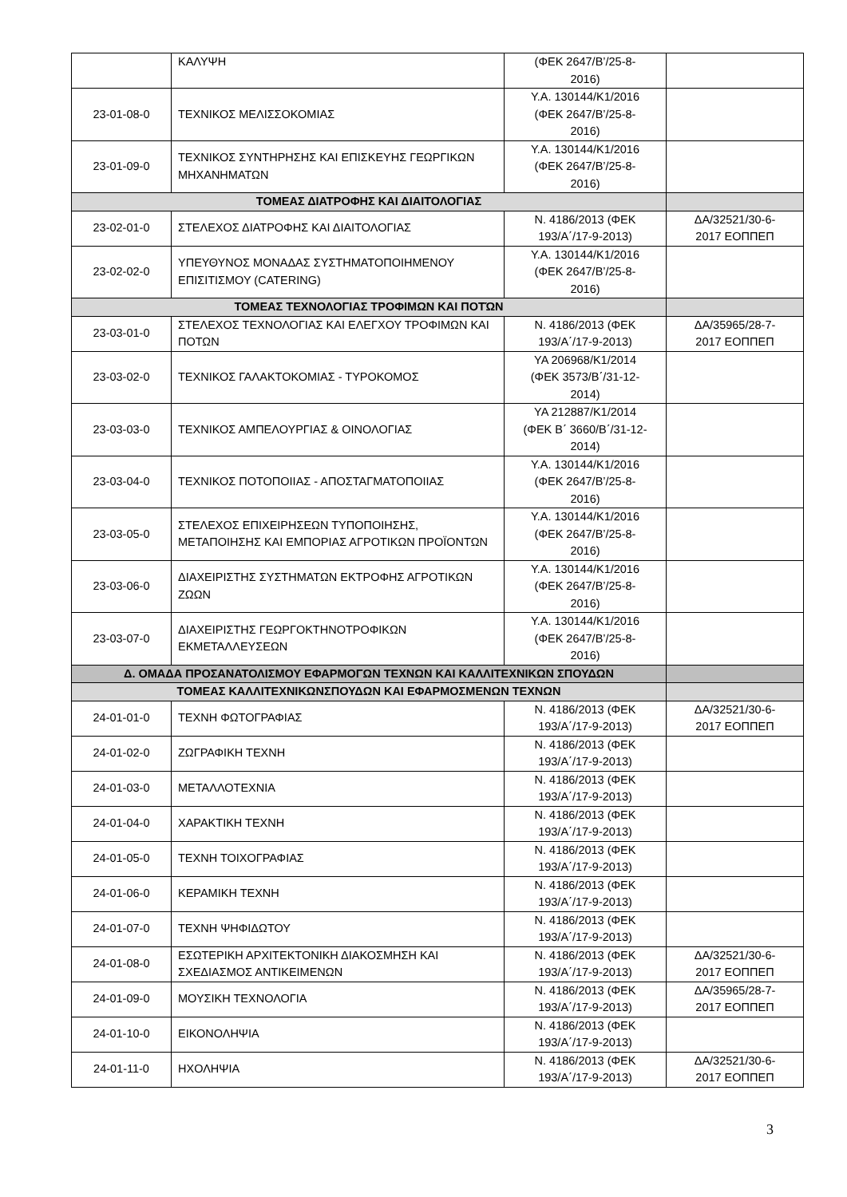| | ΚΑΛΥΨΗ | (ΦΕΚ 2647/Β’/25-8- 2016) | |
| 23-01-08-0 | ΤΕΧΝΙΚΟΣ ΜΕΛΙΣΣΟΚΟΜΙΑΣ | Υ.Α. 130144/Κ1/2016 (ΦΕΚ 2647/Β’/25-8- 2016) | |
| 23-01-09-0 | ΤΕΧΝΙΚΟΣ ΣΥΝΤΗΡΗΣΗΣ ΚΑΙ ΕΠΙΣΚΕΥΗΣ ΓΕΩΡΓΙΚΩΝ ΜΗΧΑΝΗΜΑΤΩΝ | Υ.Α. 130144/Κ1/2016 (ΦΕΚ 2647/Β’/25-8- 2016) | |
| ΤΟΜΕΑΣ ΔΙΑΤΡΟΦΗΣ ΚΑΙ ΔΙΑΙΤΟΛΟΓΙΑΣ | | | |
| 23-02-01-0 | ΣΤΕΛΕΧΟΣ ΔΙΑΤΡΟΦΗΣ ΚΑΙ ΔΙΑΙΤΟΛΟΓΙΑΣ | Ν. 4186/2013 (ΦΕΚ 193/Α΄/17-9-2013) | ΔΑ/32521/30-6- 2017 ΕΟΠΠΕΠ |
| 23-02-02-0 | ΥΠΕΥΘΥΝΟΣ ΜΟΝΑΔΑΣ ΣΥΣΤΗΜΑΤΟΠΟΙΗΜΕΝΟΥ ΕΠΙΣΙΤΙΣΜΟΥ (CATERING) | Υ.Α. 130144/Κ1/2016 (ΦΕΚ 2647/Β’/25-8- 2016) | |
| ΤΟΜΕΑΣ ΤΕΧΝΟΛΟΓΙΑΣ ΤΡΟΦΙΜΩΝ ΚΑΙ ΠΟΤΏΝ | | | |
| 23-03-01-0 | ΣΤΕΛΕΧΟΣ ΤΕΧΝΟΛΟΓΙΑΣ ΚΑΙ ΕΛΕΓΧΟΥ ΤΡΟΦΙΜΩΝ ΚΑΙ ΠΟΤΩΝ | Ν. 4186/2013 (ΦΕΚ 193/Α΄/17-9-2013) | ΔΑ/35965/28-7- 2017 ΕΟΠΠΕΠ |
| 23-03-02-0 | ΤΕΧΝΙΚΟΣ ΓΑΛΑΚΤΟΚΟΜΙΑΣ - ΤΥΡΟΚΟΜΟΣ | ΥΑ 206968/Κ1/2014 (ΦΕΚ 3573/Β΄/31-12- 2014) | |
| 23-03-03-0 | ΤΕΧΝΙΚΟΣ ΑΜΠΕΛΟΥΡΓΙΑΣ & ΟΙΝΟΛΟΓΙΑΣ | ΥΑ 212887/Κ1/2014 (ΦΕΚ Β΄ 3660/Β΄/31-12- 2014) | |
| 23-03-04-0 | ΤΕΧΝΙΚΟΣ ΠΟΤΟΠΟΙΙΑΣ - ΑΠΟΣΤΑΓΜΑΤΟΠΟΙΙΑΣ | Υ.Α. 130144/Κ1/2016 (ΦΕΚ 2647/Β’/25-8- 2016) | |
| 23-03-05-0 | ΣΤΕΛΕΧΟΣ ΕΠΙΧΕΙΡΗΣΕΩΝ ΤΥΠΟΠΟΙΗΣΗΣ, ΜΕΤΑΠΟΙΗΣΗΣ ΚΑΙ ΕΜΠΟΡΙΑΣ ΑΓΡΟΤΙΚΩΝ ΠΡΟΪΟΝΤΩΝ | Υ.Α. 130144/Κ1/2016 (ΦΕΚ 2647/Β’/25-8- 2016) | |
| 23-03-06-0 | ΔΙΑΧΕΙΡΙΣΤΗΣ ΣΥΣΤΗΜΑΤΩΝ ΕΚΤΡΟΦΗΣ ΑΓΡΟΤΙΚΩΝ ΖΩΩΝ | Υ.Α. 130144/Κ1/2016 (ΦΕΚ 2647/Β’/25-8- 2016) | |
| 23-03-07-0 | ΔΙΑΧΕΙΡΙΣΤΗΣ ΓΕΩΡΓΟΚΤΗΝΟΤΡΟΦΙΚΩΝ ΕΚΜΕΤΑΛΛΕΥΣΕΩΝ | Υ.Α. 130144/Κ1/2016 (ΦΕΚ 2647/Β’/25-8- 2016) | |
| Δ. ΟΜΑΔΑ ΠΡΟΣΑΝΑΤΟΛΙΣΜΟΥ ΕΦΑΡΜΟΓΩΝ ΤΕΧΝΩΝ ΚΑΙ ΚΑΛΛΙΤΕΧΝΙΚΩΝ ΣΠΟΥΔΩΝ | | | |
| ΤΟΜΕΑΣ ΚΑΛΛΙΤΕΧΝΙΚΩΝΣΠΟΥΔΩΝ ΚΑΙ ΕΦΑΡΜΟΣΜΕΝΩΝ ΤΕΧΝΩΝ | | | |
| 24-01-01-0 | ΤΕΧΝΗ ΦΩΤΟΓΡΑΦΙΑΣ | Ν. 4186/2013 (ΦΕΚ 193/Α΄/17-9-2013) | ΔΑ/32521/30-6- 2017 ΕΟΠΠΕΠ |
| 24-01-02-0 | ΖΩΓΡΑΦΙΚΗ ΤΕΧΝΗ | Ν. 4186/2013 (ΦΕΚ 193/Α΄/17-9-2013) | |
| 24-01-03-0 | ΜΕΤΑΛΛΟΤΕΧΝΙΑ | Ν. 4186/2013 (ΦΕΚ 193/Α΄/17-9-2013) | |
| 24-01-04-0 | ΧΑΡΑΚΤΙΚΗ ΤΕΧΝΗ | Ν. 4186/2013 (ΦΕΚ 193/Α΄/17-9-2013) | |
| 24-01-05-0 | ΤΕΧΝΗ ΤΟΙΧΟΓΡΑΦΙΑΣ | Ν. 4186/2013 (ΦΕΚ 193/Α΄/17-9-2013) | |
| 24-01-06-0 | ΚΕΡΑΜΙΚΗ ΤΕΧΝΗ | Ν. 4186/2013 (ΦΕΚ 193/Α΄/17-9-2013) | |
| 24-01-07-0 | ΤΕΧΝΗ ΨΗΦΙΔΩΤΟΥ | Ν. 4186/2013 (ΦΕΚ 193/Α΄/17-9-2013) | |
| 24-01-08-0 | ΕΣΩΤΕΡΙΚΗ ΑΡΧΙΤΕΚΤΟΝΙΚΗ ΔΙΑΚΟΣΜΗΣΗ ΚΑΙ ΣΧΕΔΙΑΣΜΟΣ ΑΝΤΙΚΕΙΜΕΝΩΝ | Ν. 4186/2013 (ΦΕΚ 193/Α΄/17-9-2013) | ΔΑ/32521/30-6- 2017 ΕΟΠΠΕΠ |
| 24-01-09-0 | ΜΟΥΣΙΚΗ ΤΕΧΝΟΛΟΓΙΑ | Ν. 4186/2013 (ΦΕΚ 193/Α΄/17-9-2013) | ΔΑ/35965/28-7- 2017 ΕΟΠΠΕΠ |
| 24-01-10-0 | ΕΙΚΟΝΟΛΗΨΙΑ | Ν. 4186/2013 (ΦΕΚ 193/Α΄/17-9-2013) | |
| 24-01-11-0 | ΗΧΟΛΗΨΙΑ | Ν. 4186/2013 (ΦΕΚ 193/Α΄/17-9-2013) | ΔΑ/32521/30-6- 2017 ΕΟΠΠΕΠ |
3